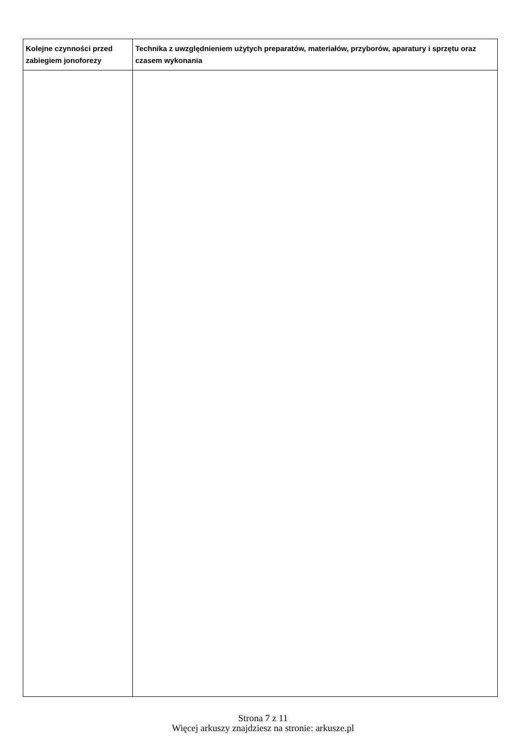| Kolejne czynności przed zabiegiem jonoforezy | Technika z uwzględnieniem użytych preparatów, materiałów, przyborów, aparatury i sprzętu oraz czasem wykonania |
| --- | --- |
Strona 7 z 11
Więcej arkuszy znajdziesz na stronie: arkusze.pl